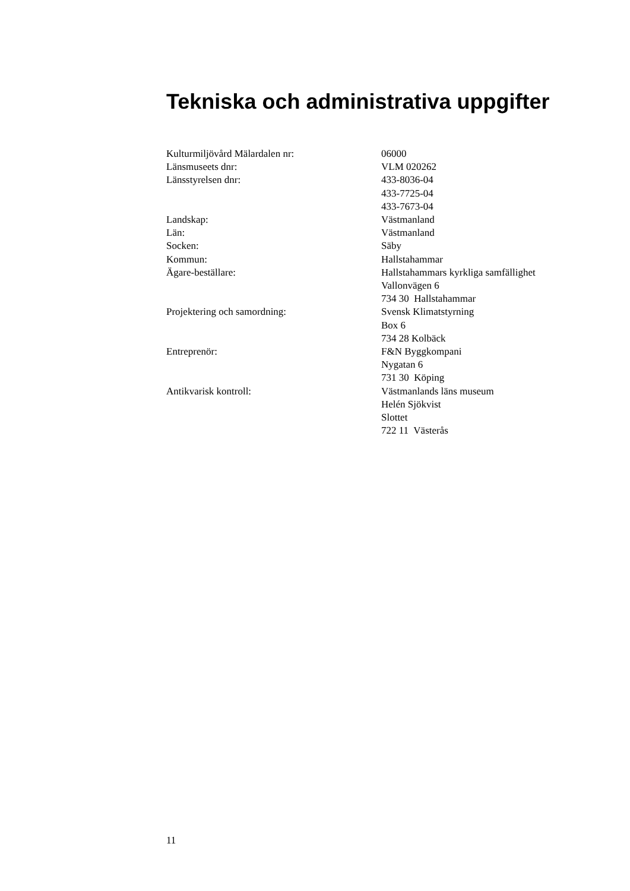Tekniska och administrativa uppgifter
Kulturmiljövård Mälardalen nr: 06000
Länsmuseets dnr: VLM 020262
Länsstyrelsen dnr: 433-8036-04
433-7725-04
433-7673-04
Landskap: Västmanland
Län: Västmanland
Socken: Säby
Kommun: Hallstahammar
Ägare-beställare: Hallstahammars kyrkliga samfällighet
Vallonvägen 6
734 30 Hallstahammar
Projektering och samordning: Svensk Klimatstyrning
Box 6
734 28 Kolbäck
Entreprenör: F&N Byggkompani
Nygatan 6
731 30 Köping
Antikvarisk kontroll: Västmanlands läns museum
Helén Sjökvist
Slottet
722 11 Västerås
11